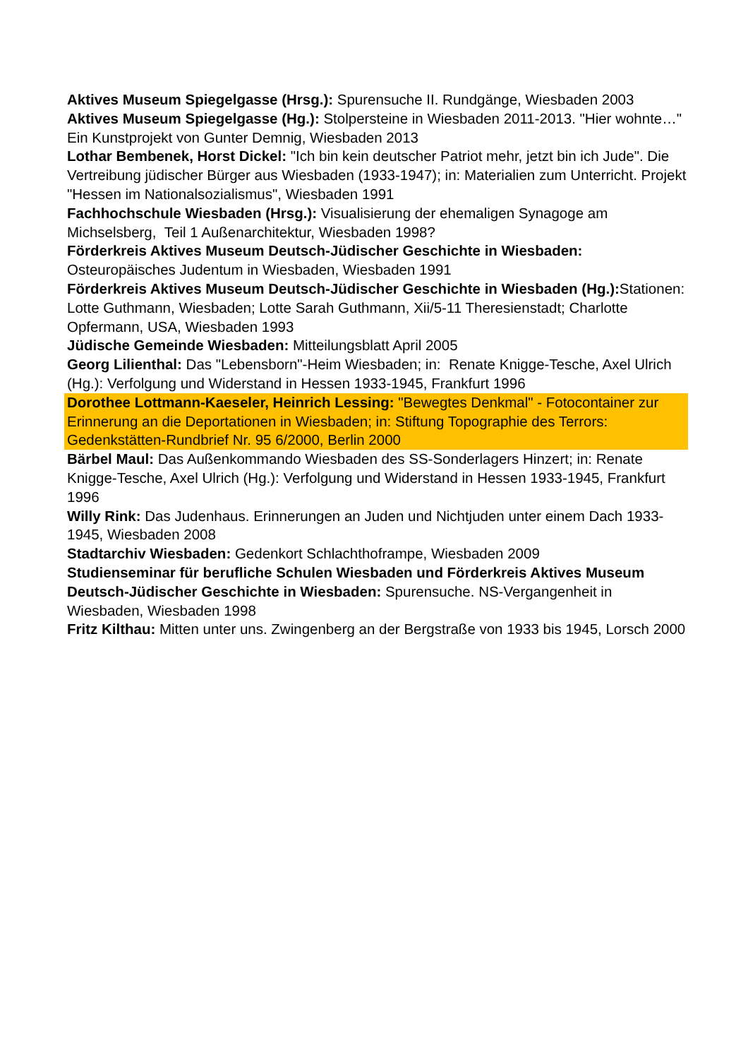Aktives Museum Spiegelgasse (Hrsg.): Spurensuche II. Rundgänge, Wiesbaden 2003
Aktives Museum Spiegelgasse (Hg.): Stolpersteine in Wiesbaden 2011-2013. "Hier wohnte…" Ein Kunstprojekt von Gunter Demnig, Wiesbaden 2013
Lothar Bembenek, Horst Dickel: "Ich bin kein deutscher Patriot mehr, jetzt bin ich Jude". Die Vertreibung jüdischer Bürger aus Wiesbaden (1933-1947); in: Materialien zum Unterricht. Projekt "Hessen im Nationalsozialismus", Wiesbaden 1991
Fachhochschule Wiesbaden (Hrsg.): Visualisierung der ehemaligen Synagoge am Michselsberg, Teil 1 Außenarchitektur, Wiesbaden 1998?
Förderkreis Aktives Museum Deutsch-Jüdischer Geschichte in Wiesbaden: Osteuropäisches Judentum in Wiesbaden, Wiesbaden 1991
Förderkreis Aktives Museum Deutsch-Jüdischer Geschichte in Wiesbaden (Hg.): Stationen: Lotte Guthmann, Wiesbaden; Lotte Sarah Guthmann, Xii/5-11 Theresienstadt; Charlotte Opfermann, USA, Wiesbaden 1993
Jüdische Gemeinde Wiesbaden: Mitteilungsblatt April 2005
Georg Lilienthal: Das "Lebensborn"-Heim Wiesbaden; in: Renate Knigge-Tesche, Axel Ulrich (Hg.): Verfolgung und Widerstand in Hessen 1933-1945, Frankfurt 1996
Dorothee Lottmann-Kaeseler, Heinrich Lessing: "Bewegtes Denkmal" - Fotocontainer zur Erinnerung an die Deportationen in Wiesbaden; in: Stiftung Topographie des Terrors: Gedenkstätten-Rundbrief Nr. 95 6/2000, Berlin 2000
Bärbel Maul: Das Außenkommando Wiesbaden des SS-Sonderlagers Hinzert; in: Renate Knigge-Tesche, Axel Ulrich (Hg.): Verfolgung und Widerstand in Hessen 1933-1945, Frankfurt 1996
Willy Rink: Das Judenhaus. Erinnerungen an Juden und Nichtjuden unter einem Dach 1933-1945, Wiesbaden 2008
Stadtarchiv Wiesbaden: Gedenkort Schlachthoframpe, Wiesbaden 2009
Studienseminar für berufliche Schulen Wiesbaden und Förderkreis Aktives Museum Deutsch-Jüdischer Geschichte in Wiesbaden: Spurensuche. NS-Vergangenheit in Wiesbaden, Wiesbaden 1998
Fritz Kilthau: Mitten unter uns. Zwingenberg an der Bergstraße von 1933 bis 1945, Lorsch 2000